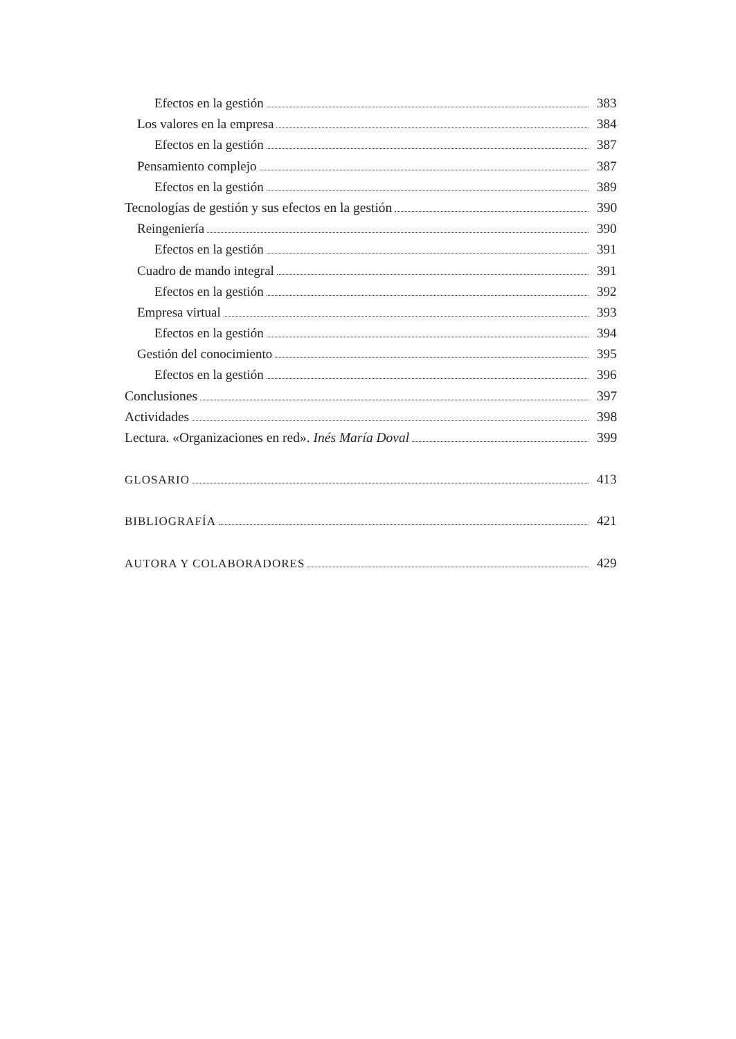Efectos en la gestión 383
Los valores en la empresa 384
Efectos en la gestión 387
Pensamiento complejo 387
Efectos en la gestión 389
Tecnologías de gestión y sus efectos en la gestión 390
Reingeniería 390
Efectos en la gestión 391
Cuadro de mando integral 391
Efectos en la gestión 392
Empresa virtual 393
Efectos en la gestión 394
Gestión del conocimiento 395
Efectos en la gestión 396
Conclusiones 397
Actividades 398
Lectura. «Organizaciones en red». Inés María Doval 399
GLOSARIO 413
BIBLIOGRAFÍA 421
AUTORA Y COLABORADORES 429